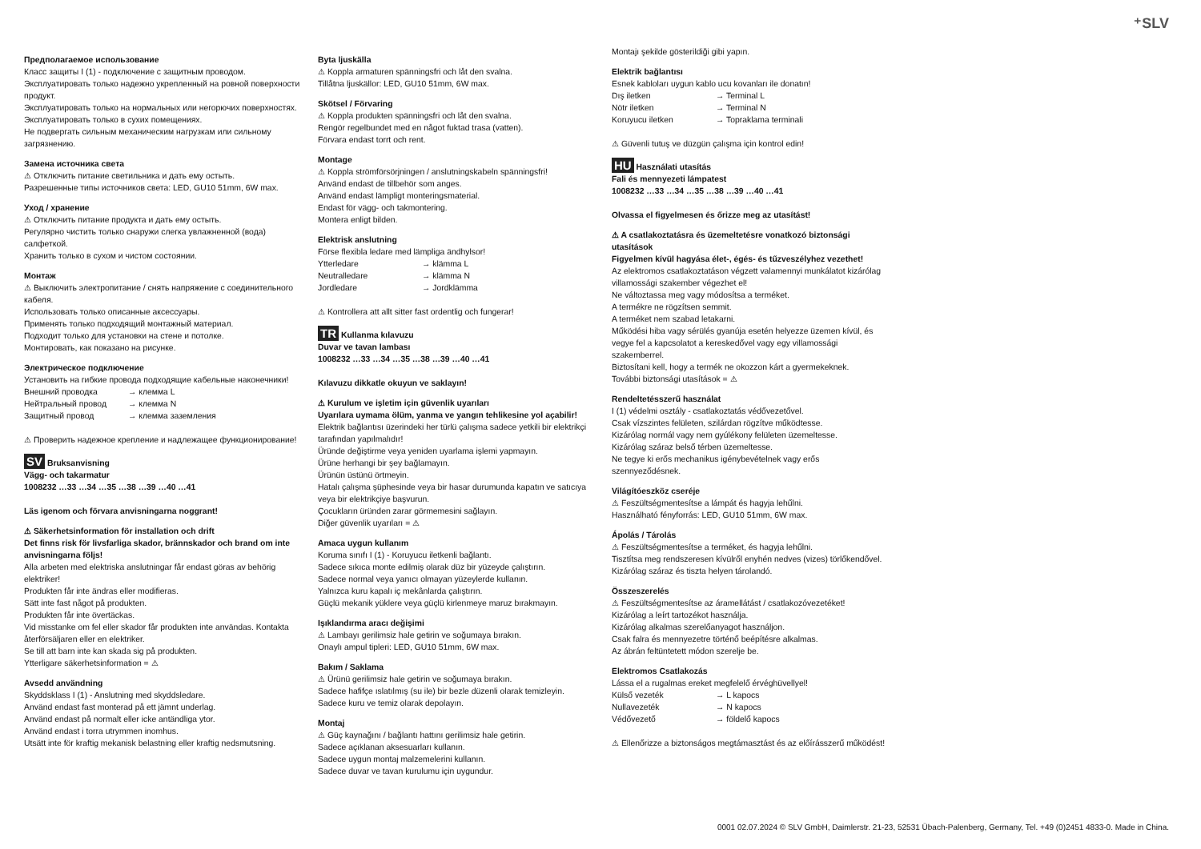⁺SLV
Предполагаемое использование
Класс защиты I (1) - подключение с защитным проводом.
Эксплуатировать только надежно укрепленный на ровной поверхности продукт.
Эксплуатировать только на нормальных или негорючих поверхностях.
Эксплуатировать только в сухих помещениях.
Не подвергать сильным механическим нагрузкам или сильному загрязнению.
Замена источника света
⚠ Отключить питание светильника и дать ему остыть.
Разрешенные типы источников света: LED, GU10 51mm, 6W max.
Уход / хранение
⚠ Отключить питание продукта и дать ему остыть.
Регулярно чистить только снаружи слегка увлажненной (вода) салфеткой.
Хранить только в сухом и чистом состоянии.
Монтаж
⚠ Выключить электропитание / снять напряжение с соединительного кабеля.
Использовать только описанные аксессуары.
Применять только подходящий монтажный материал.
Подходит только для установки на стене и потолке.
Монтировать, как показано на рисунке.
Электрическое подключение
Установить на гибкие провода подходящие кабельные наконечники!
| Внешний проводка | → клемма L |
| Нейтральный провод | → клемма N |
| Защитный провод | → клемма заземления |
⚠ Проверить надежное крепление и надлежащее функционирование!
SV Bruksanvisning
Vägg- och takarmatur
1008232 …33 …34 …35 …38 …39 …40 …41
Läs igenom och förvara anvisningarna noggrant!
⚠ Säkerhetsinformation för installation och drift
Det finns risk för livsfarliga skador, brännskador och brand om inte anvisningarna följs!
Alla arbeten med elektriska anslutningar får endast göras av behörig elektriker!
Produkten får inte ändras eller modifieras.
Sätt inte fast något på produkten.
Produkten får inte övertäckas.
Vid misstanke om fel eller skador får produkten inte användas. Kontakta återförsäljaren eller en elektriker.
Se till att barn inte kan skada sig på produkten.
Ytterligare säkerhetsinformation = ⚠
Avsedd användning
Skyddsklass I (1) - Anslutning med skyddsledare.
Använd endast fast monterad på ett jämnt underlag.
Använd endast på normalt eller icke antändliga ytor.
Använd endast i torra utrymmen inomhus.
Utsätt inte för kraftig mekanisk belastning eller kraftig nedsmutsning.
Byta ljuskälla
⚠ Koppla armaturen spänningsfri och låt den svalna.
Tillåtna ljuskällor: LED, GU10 51mm, 6W max.
Skötsel / Förvaring
⚠ Koppla produkten spänningsfri och låt den svalna.
Rengör regelbundet med en något fuktad trasa (vatten).
Förvara endast torrt och rent.
Montage
⚠ Koppla strömförsörjningen / anslutningskabeln spänningsfri!
Använd endast de tillbehör som anges.
Använd endast lämpligt monteringsmaterial.
Endast för vägg- och takmontering.
Montera enligt bilden.
Elektrisk anslutning
Förse flexibla ledare med lämpliga ändhylsor!
| Ytterledare | → klämma L |
| Neutralledare | → klämma N |
| Jordledare | → Jordklämma |
⚠ Kontrollera att allt sitter fast ordentlig och fungerar!
TR Kullanma kılavuzu
Duvar ve tavan lambası
1008232 …33 …34 …35 …38 …39 …40 …41
Kılavuzu dikkatle okuyun ve saklayın!
⚠ Kurulum ve işletim için güvenlik uyarıları
Uyarılara uymama ölüm, yanma ve yangın tehlikesine yol açabilir!
Elektrik bağlantısı üzerindeki her türlü çalışma sadece yetkili bir elektrikçi tarafından yapılmalıdır!
Üründe değiştirme veya yeniden uyarlama işlemi yapmayın.
Ürüne herhangi bir şey bağlamayın.
Ürünün üstünü örtmeyin.
Hatalı çalışma şüphesinde veya bir hasar durumunda kapatın ve satıcıya veya bir elektrikçiye başvurun.
Çocukların üründen zarar görmemesini sağlayın.
Diğer güvenlik uyarıları = ⚠
Amaca uygun kullanım
Koruma sınıfı I (1) - Koruyucu iletkenli bağlantı.
Sadece sıkıca monte edilmiş olarak düz bir yüzeyde çalıştırın.
Sadece normal veya yanıcı olmayan yüzeylerde kullanın.
Yalnızca kuru kapalı iç mekânlarda çalıştırın.
Güçlü mekanik yüklere veya güçlü kirlenmeye maruz bırakmayın.
Işıklandırma aracı değişimi
⚠ Lambayı gerilimsiz hale getirin ve soğumaya bırakın.
Onaylı ampul tipleri: LED, GU10 51mm, 6W max.
Bakım / Saklama
⚠ Ürünü gerilimsiz hale getirin ve soğumaya bırakın.
Sadece hafifçe ıslatılmış (su ile) bir bezle düzenli olarak temizleyin.
Sadece kuru ve temiz olarak depolayın.
Montaj
⚠ Güç kaynağını / bağlantı hattını gerilimsiz hale getirin.
Sadece açıklanan aksesuarları kullanın.
Sadece uygun montaj malzemelerini kullanın.
Sadece duvar ve tavan kurulumu için uygundur.
Montajı şekilde gösterildiği gibi yapın.
Elektrik bağlantısı
Esnek kabloları uygun kablo ucu kovanları ile donatın!
| Dış iletken | → Terminal L |
| Nötr iletken | → Terminal N |
| Koruyucu iletken | → Topraklama terminali |
⚠ Güvenli tutuş ve düzgün çalışma için kontrol edin!
HU Használati utasítás
Fali és mennyezeti lámpatest
1008232 …33 …34 …35 …38 …39 …40 …41
Olvassa el figyelmesen és őrizze meg az utasítást!
⚠ A csatlakoztatásra és üzemeltetésre vonatkozó biztonsági utasítások
Figyelmen kívül hagyása élet-, égés- és tűzveszélyhez vezethet!
Az elektromos csatlakoztatáson végzett valamennyi munkálatot kizárólag villamossági szakember végezhet el!
Ne változtassa meg vagy módosítsa a terméket.
A termékre ne rögzítsen semmit.
A terméket nem szabad letakarni.
Működési hiba vagy sérülés gyanúja esetén helyezze üzemen kívül, és vegye fel a kapcsolatot a kereskedővel vagy egy villamossági szakemberrel.
Biztosítani kell, hogy a termék ne okozzon kárt a gyermekeknek.
További biztonsági utasítások = ⚠
Rendeltetésszerű használat
I (1) védelmi osztály - csatlakoztatás védővezetővel.
Csak vízszintes felületen, szilárdan rögzítve működtesse.
Kizárólag normál vagy nem gyúlékony felületen üzemeltesse.
Kizárólag száraz belső térben üzemeltesse.
Ne tegye ki erős mechanikus igénybevételnek vagy erős szennyeződésnek.
Világítóeszköz cseréje
⚠ Feszültségmentesítse a lámpát és hagyja lehűlni.
Használható fényforrás: LED, GU10 51mm, 6W max.
Ápolás / Tárolás
⚠ Feszültségmentesítse a terméket, és hagyja lehűlni.
Tisztítsa meg rendszeresen kívülről enyhén nedves (vizes) törlőkendővel.
Kizárólag száraz és tiszta helyen tárolandó.
Összeszerelés
⚠ Feszültségmentesítse az áramellátást / csatlakozóvezetéket!
Kizárólag a leírt tartozékot használja.
Kizárólag alkalmas szerelőanyagot használjon.
Csak falra és mennyezetre történő beépítésre alkalmas.
Az ábrán feltüntetett módon szerelje be.
Elektromos Csatlakozás
Lássa el a rugalmas ereket megfelelő érvéghüvellyel!
| Külső vezeték | → L kapocs |
| Nullavezeték | → N kapocs |
| Védővezető | → földelő kapocs |
⚠ Ellenőrizze a biztonságos megtámasztást és az előírásszerű működést!
0001 02.07.2024 © SLV GmbH, Daimlerstr. 21-23, 52531 Übach-Palenberg, Germany, Tel. +49 (0)2451 4833-0. Made in China.